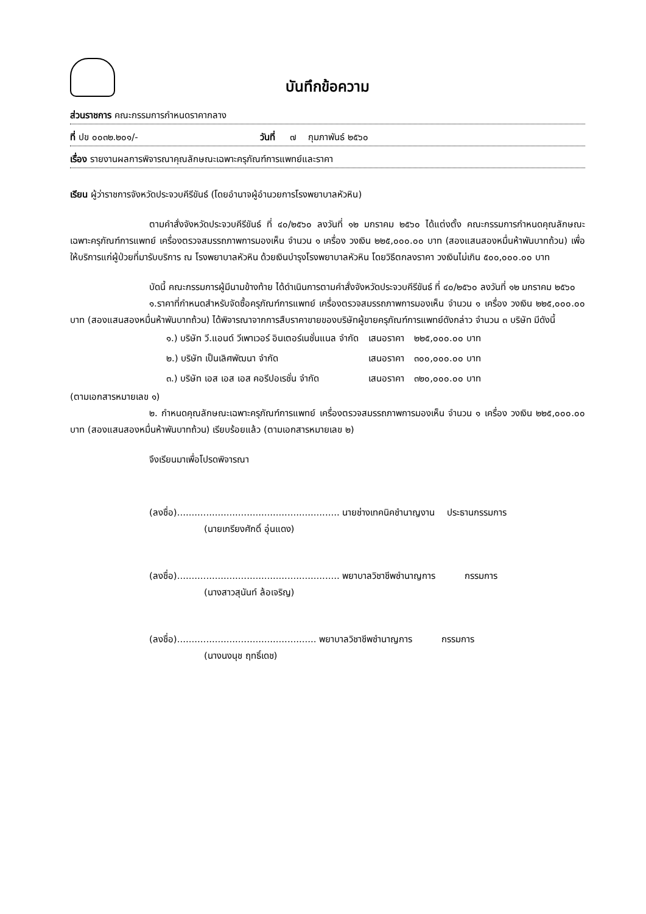บันทึกข้อความ
ส่วนราชการ คณะกรรมการกำหนดราคากลาง
ที่ ปข ๐๐๓๒.๒๐๑/- วันที่ ๗ กุมภาพันธ์ ๒๕๖๐
เรื่อง รายงานผลการพิจารณาคุณลักษณะเฉพาะครุภัณฑ์การแพทย์และราคา
เรียน ผู้ว่าราชการจังหวัดประจวบคีรีขันธ์ (โดยอำนาจผู้อำนวยการโรงพยาบาลหัวหิน)
ตามคำสั่งจังหวัดประจวบคีรีขันธ์ ที่ ๔๐/๒๕๖๐ ลงวันที่ ๑๒ มกราคม ๒๕๖๐ ได้แต่งตั้ง คณะกรรมการกำหนดคุณลักษณะเฉพาะครุภัณฑ์การแพทย์ เครื่องตรวจสมรรถภาพการมองเห็น จำนวน ๑ เครื่อง วงเงิน ๒๒๕,๐๐๐.๐๐ บาท (สองแสนสองหมื่นห้าพันบาทถ้วน) เพื่อให้บริการแก่ผู้ป่วยที่มารับบริการ ณ โรงพยาบาลหัวหิน ด้วยเงินบำรุงโรงพยาบาลหัวหิน โดยวิธีตกลงราคา วงเงินไม่เกิน ๕๐๐,๐๐๐.๐๐ บาท
บัดนี้ คณะกรรมการผู้มีนามข้างท้าย ได้ดำเนินการตามคำสั่งจังหวัดประจวบคีรีขันธ์ ที่ ๔๐/๒๕๖๐ ลงวันที่ ๑๒ มกราคม ๒๕๖๐
๑.ราคาที่กำหนดสำหรับจัดซื้อครุภัณฑ์การแพทย์ เครื่องตรวจสมรรถภาพการมองเห็น จำนวน ๑ เครื่อง วงเงิน ๒๒๕,๐๐๐.๐๐ บาท (สองแสนสองหมื่นห้าพันบาทถ้วน) ได้พิจารณาจากการสืบราคาขายของบริษัทผู้ขายครุภัณฑ์การแพทย์ดังกล่าว จำนวน ๓ บริษัท มีดังนี้
| ๑.) บริษัท วี.แอนด์ วีเพาเวอร์ อินเตอร์เนชั่นแนล จำกัด | เสนอราคา | ๒๒๕,๐๐๐.๐๐ บาท |
| ๒.) บริษัท เป็นเลิศพัฒนา จำกัด | เสนอราคา | ๓๐๐,๐๐๐.๐๐ บาท |
| ๓.) บริษัท เอส เอส เอส คอรีปอเรชั่น จำกัด | เสนอราคา | ๓๒๐,๐๐๐.๐๐ บาท |
(ตามเอกสารหมายเลข ๑)
๒. กำหนดคุณลักษณะเฉพาะครุภัณฑ์การแพทย์ เครื่องตรวจสมรรถภาพการมองเห็น จำนวน ๑ เครื่อง วงเงิน ๒๒๕,๐๐๐.๐๐ บาท (สองแสนสองหมื่นห้าพันบาทถ้วน) เรียบร้อยแล้ว (ตามเอกสารหมายเลข ๒)
จึงเรียนมาเพื่อโปรดพิจารณา
(ลงชื่อ)........................................................ นายช่างเทคนิคชำนาญงาน ประธานกรรมการ
(นายเกรียงศักดิ์ อุ่นแดง)
(ลงชื่อ)........................................................ พยาบาลวิชาชีพชำนาญการ กรรมการ
(นางสาวสุนันท์ ล้อเจริญ)
(ลงชื่อ)................................................ พยาบาลวิชาชีพชำนาญการ กรรมการ
(นางนงนุช ฤทธิ์เดช)